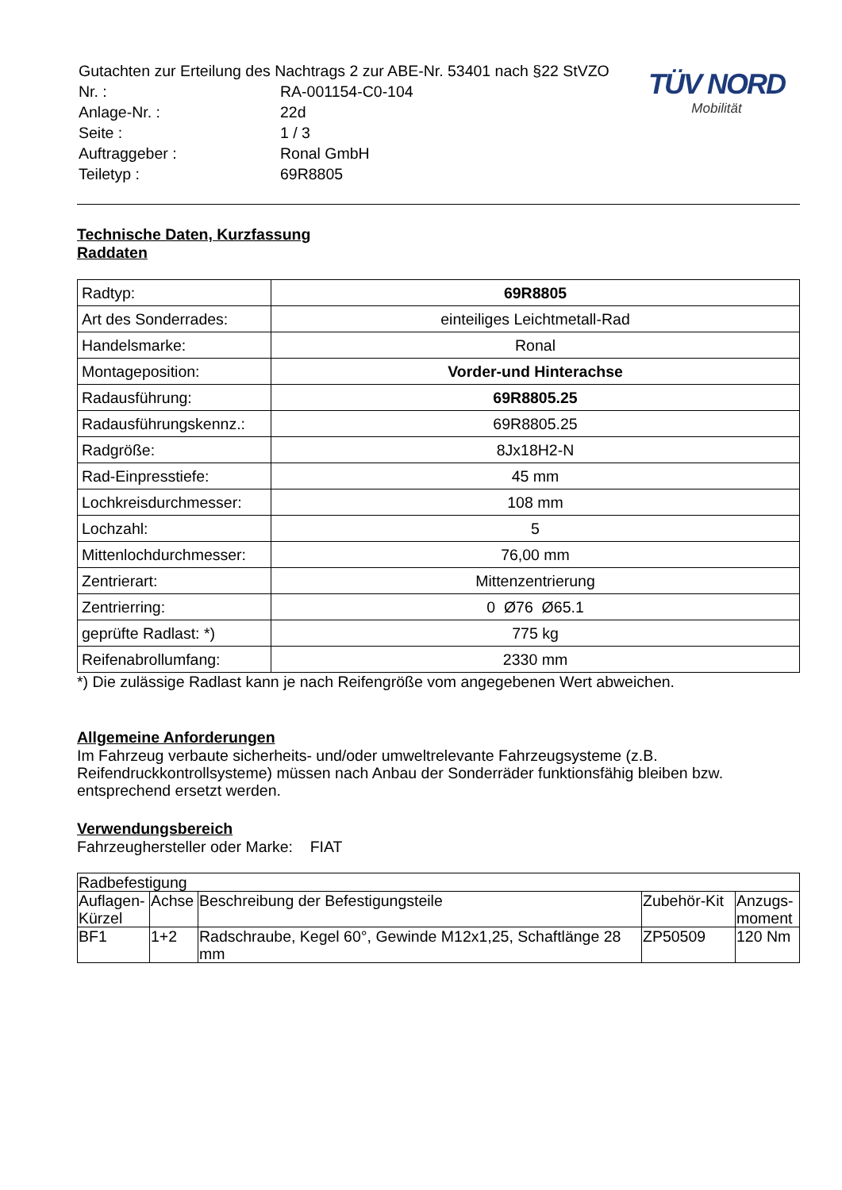| Gutachten zur Erteilung des Nachtrags 2 zur ABE-Nr. 53401 nach §22 StVZO | |
| Nr. : | RA-001154-C0-104 |
| Anlage-Nr. : | 22d |
| Seite : | 1 / 3 |
| Auftraggeber : | Ronal GmbH |
| Teiletyp : | 69R8805 |
TÜV NORD
Mobilität
Technische Daten, Kurzfassung
Raddaten
| Radtyp: | 69R8805 |
| Art des Sonderrades: | einteiliges Leichtmetall-Rad |
| Handelsmarke: | Ronal |
| Montageposition: | Vorder-und Hinterachse |
| Radausführung: | 69R8805.25 |
| Radausführungskennz.: | 69R8805.25 |
| Radgröße: | 8Jx18H2-N |
| Rad-Einpresstiefe: | 45 mm |
| Lochkreisdurchmesser: | 108 mm |
| Lochzahl: | 5 |
| Mittenlochdurchmesser: | 76,00 mm |
| Zentrierart: | Mittenzentrierung |
| Zentrierring: | 0 Ø76 Ø65.1 |
| geprüfte Radlast: *) | 775 kg |
| Reifenabrollumfang: | 2330 mm |
*) Die zulässige Radlast kann je nach Reifengröße vom angegebenen Wert abweichen.
Allgemeine Anforderungen
Im Fahrzeug verbaute sicherheits- und/oder umweltrelevante Fahrzeugsysteme (z.B. Reifendruckkontrollsysteme) müssen nach Anbau der Sonderräder funktionsfähig bleiben bzw. entsprechend ersetzt werden.
Verwendungsbereich
Fahrzeughersteller oder Marke: FIAT
| Radbefestigung | | | | |
| --- | --- | --- | --- | --- |
| Auflagen-Kürzel | Achse | Beschreibung der Befestigungsteile | Zubehör-Kit | Anzugs-moment |
| BF1 | 1+2 | Radschraube, Kegel 60°, Gewinde M12x1,25, Schaftlänge 28 mm | ZP50509 | 120 Nm |